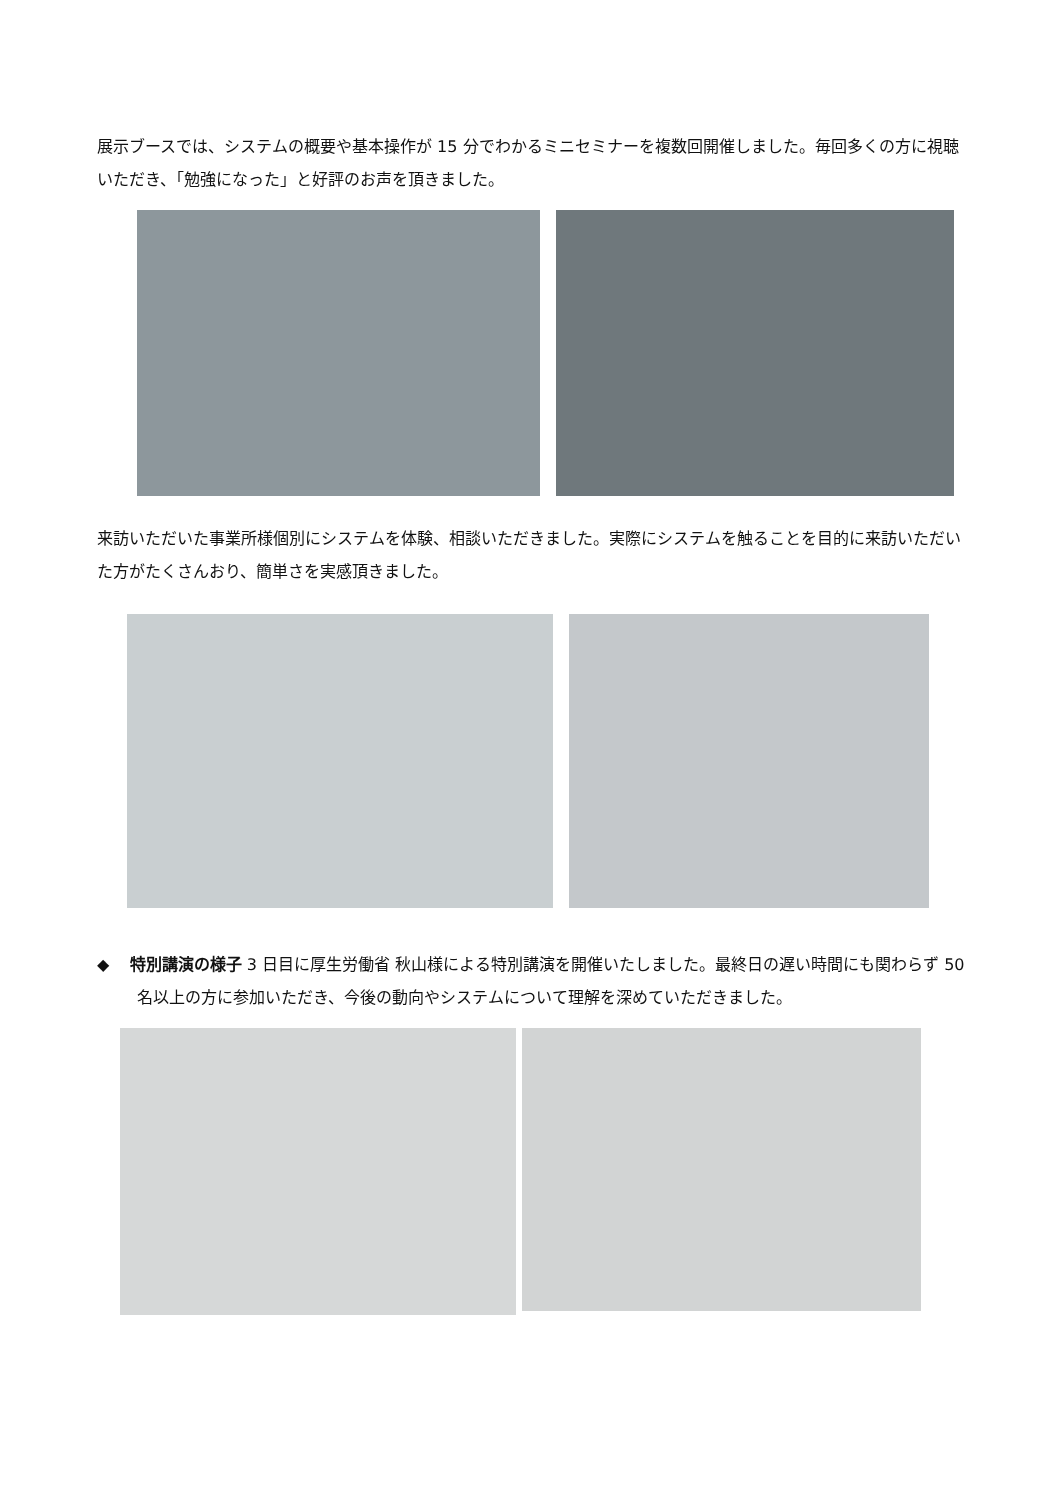展示ブースでは、システムの概要や基本操作が 15 分でわかるミニセミナーを複数回開催しました。毎回多くの方に視聴いただき、「勉強になった」と好評のお声を頂きました。
来訪いただいた事業所様個別にシステムを体験、相談いただきました。実際にシステムを触ることを目的に来訪いただいた方がたくさんおり、簡単さを実感頂きました。
◆ 特別講演の様子 3 日目に厚生労働省 秋山様による特別講演を開催いたしました。最終日の遅い時間にも関わらず 50 名以上の方に参加いただき、今後の動向やシステムについて理解を深めていただきました。